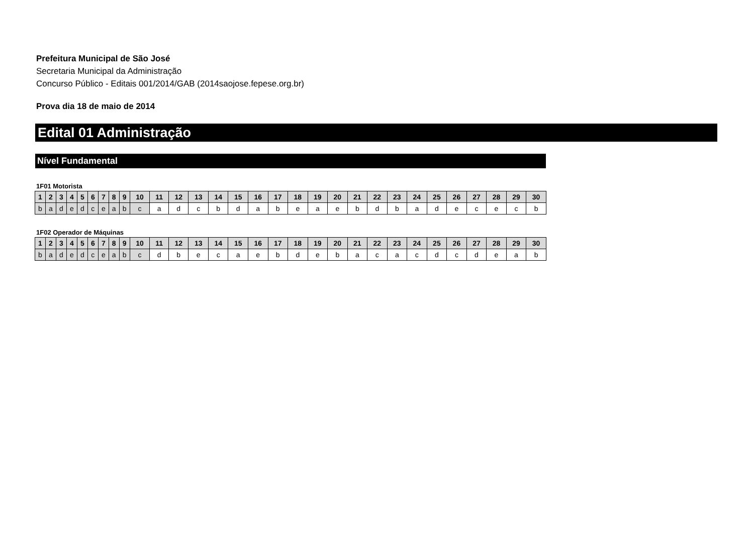Prefeitura Municipal de São José
Secretaria Municipal da Administração
Concurso Público - Editais 001/2014/GAB (2014saojose.fepese.org.br)
Prova dia 18 de maio de 2014
Edital 01 Administração
Nível Fundamental
1F01 Motorista
| 1 | 2 | 3 | 4 | 5 | 6 | 7 | 8 | 9 | 10 | 11 | 12 | 13 | 14 | 15 | 16 | 17 | 18 | 19 | 20 | 21 | 22 | 23 | 24 | 25 | 26 | 27 | 28 | 29 | 30 |
| --- | --- | --- | --- | --- | --- | --- | --- | --- | --- | --- | --- | --- | --- | --- | --- | --- | --- | --- | --- | --- | --- | --- | --- | --- | --- | --- | --- | --- | --- |
| b | a | d | e | d | c | e | a | b | c | a | d | c | b | d | a | b | e | a | e | b | d | b | a | d | e | c | e | c | b |
1F02 Operador de Máquinas
| 1 | 2 | 3 | 4 | 5 | 6 | 7 | 8 | 9 | 10 | 11 | 12 | 13 | 14 | 15 | 16 | 17 | 18 | 19 | 20 | 21 | 22 | 23 | 24 | 25 | 26 | 27 | 28 | 29 | 30 |
| --- | --- | --- | --- | --- | --- | --- | --- | --- | --- | --- | --- | --- | --- | --- | --- | --- | --- | --- | --- | --- | --- | --- | --- | --- | --- | --- | --- | --- | --- |
| b | a | d | e | d | c | e | a | b | c | d | b | e | c | a | e | b | d | e | b | a | c | a | c | d | c | d | e | a | b |